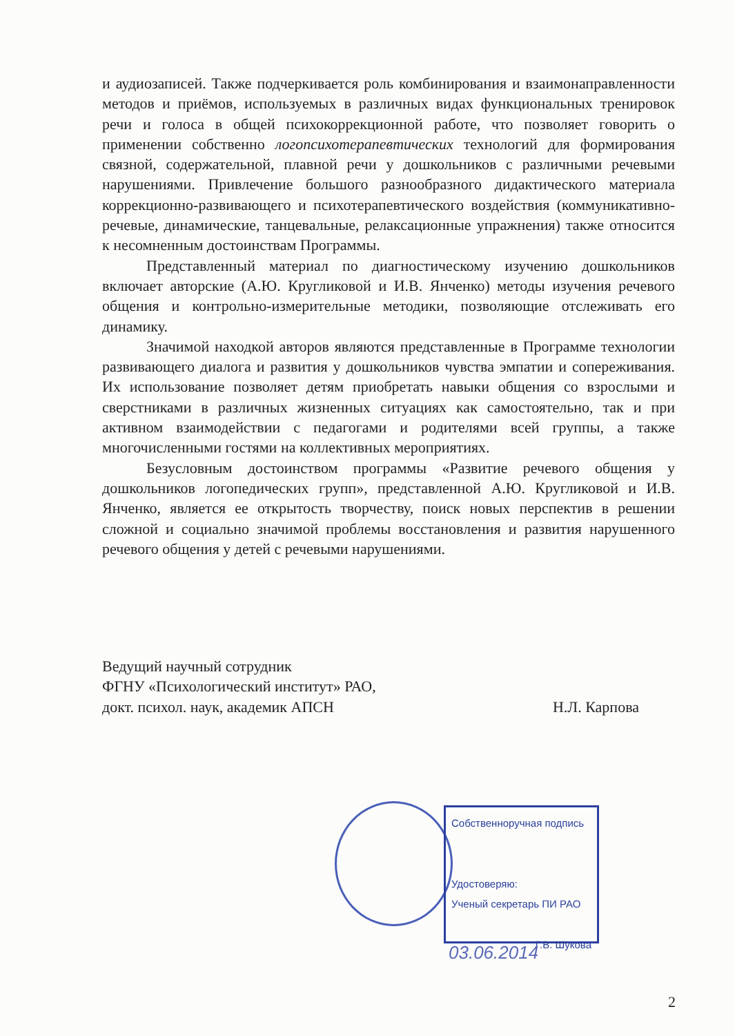и аудиозаписей. Также подчеркивается роль комбинирования и взаимонаправленности методов и приёмов, используемых в различных видах функциональных тренировок речи и голоса в общей психокоррекционной работе, что позволяет говорить о применении собственно логопсихотерапевтических технологий для формирования связной, содержательной, плавной речи у дошкольников с различными речевыми нарушениями. Привлечение большого разнообразного дидактического материала коррекционно-развивающего и психотерапевтического воздействия (коммуникативно-речевые, динамические, танцевальные, релаксационные упражнения) также относится к несомненным достоинствам Программы.
Представленный материал по диагностическому изучению дошкольников включает авторские (А.Ю. Кругликовой и И.В. Янченко) методы изучения речевого общения и контрольно-измерительные методики, позволяющие отслеживать его динамику.
Значимой находкой авторов являются представленные в Программе технологии развивающего диалога и развития у дошкольников чувства эмпатии и сопереживания. Их использование позволяет детям приобретать навыки общения со взрослыми и сверстниками в различных жизненных ситуациях как самостоятельно, так и при активном взаимодействии с педагогами и родителями всей группы, а также многочисленными гостями на коллективных мероприятиях.
Безусловным достоинством программы «Развитие речевого общения у дошкольников логопедических групп», представленной А.Ю. Кругликовой и И.В. Янченко, является ее открытость творчеству, поиск новых перспектив в решении сложной и социально значимой проблемы восстановления и развития нарушенного речевого общения у детей с речевыми нарушениями.
Ведущий научный сотрудник
ФГНУ «Психологический институт» РАО,
докт. психол. наук, академик АПСН
Н.Л. Карпова
Собственноручная подпись
Удостоверяю:
Ученый секретарь ПИ РАО
Г.В. Шукова
03.06.2014
2